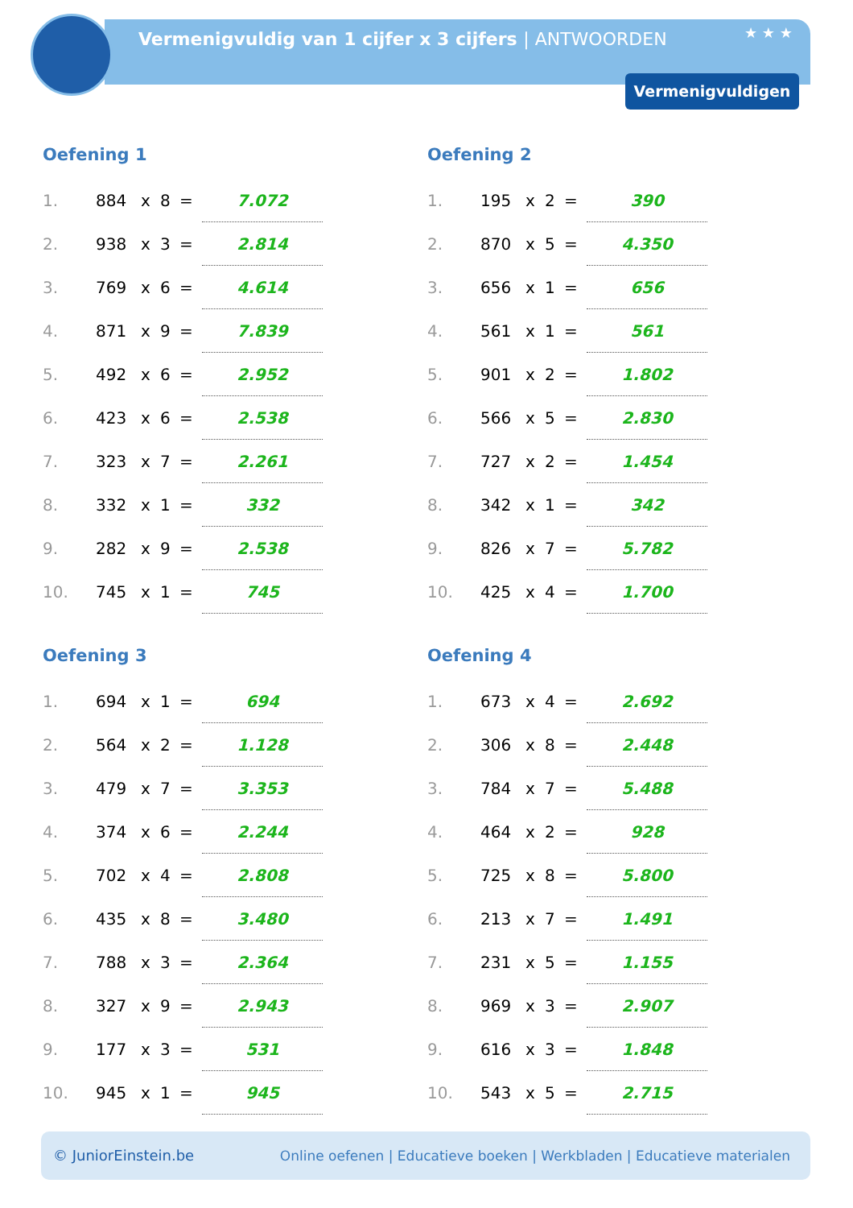Vermenigvuldig van 1 cijfer x 3 cijfers | ANTWOORDEN
★ ★ ★
Vermenigvuldigen
Oefening 1
| 1. | 884 | x | 8 | = | 7.072 |
| 2. | 938 | x | 3 | = | 2.814 |
| 3. | 769 | x | 6 | = | 4.614 |
| 4. | 871 | x | 9 | = | 7.839 |
| 5. | 492 | x | 6 | = | 2.952 |
| 6. | 423 | x | 6 | = | 2.538 |
| 7. | 323 | x | 7 | = | 2.261 |
| 8. | 332 | x | 1 | = | 332 |
| 9. | 282 | x | 9 | = | 2.538 |
| 10. | 745 | x | 1 | = | 745 |
Oefening 2
| 1. | 195 | x | 2 | = | 390 |
| 2. | 870 | x | 5 | = | 4.350 |
| 3. | 656 | x | 1 | = | 656 |
| 4. | 561 | x | 1 | = | 561 |
| 5. | 901 | x | 2 | = | 1.802 |
| 6. | 566 | x | 5 | = | 2.830 |
| 7. | 727 | x | 2 | = | 1.454 |
| 8. | 342 | x | 1 | = | 342 |
| 9. | 826 | x | 7 | = | 5.782 |
| 10. | 425 | x | 4 | = | 1.700 |
Oefening 3
| 1. | 694 | x | 1 | = | 694 |
| 2. | 564 | x | 2 | = | 1.128 |
| 3. | 479 | x | 7 | = | 3.353 |
| 4. | 374 | x | 6 | = | 2.244 |
| 5. | 702 | x | 4 | = | 2.808 |
| 6. | 435 | x | 8 | = | 3.480 |
| 7. | 788 | x | 3 | = | 2.364 |
| 8. | 327 | x | 9 | = | 2.943 |
| 9. | 177 | x | 3 | = | 531 |
| 10. | 945 | x | 1 | = | 945 |
Oefening 4
| 1. | 673 | x | 4 | = | 2.692 |
| 2. | 306 | x | 8 | = | 2.448 |
| 3. | 784 | x | 7 | = | 5.488 |
| 4. | 464 | x | 2 | = | 928 |
| 5. | 725 | x | 8 | = | 5.800 |
| 6. | 213 | x | 7 | = | 1.491 |
| 7. | 231 | x | 5 | = | 1.155 |
| 8. | 969 | x | 3 | = | 2.907 |
| 9. | 616 | x | 3 | = | 1.848 |
| 10. | 543 | x | 5 | = | 2.715 |
© JuniorEinstein.be Online oefenen | Educatieve boeken | Werkbladen | Educatieve materialen